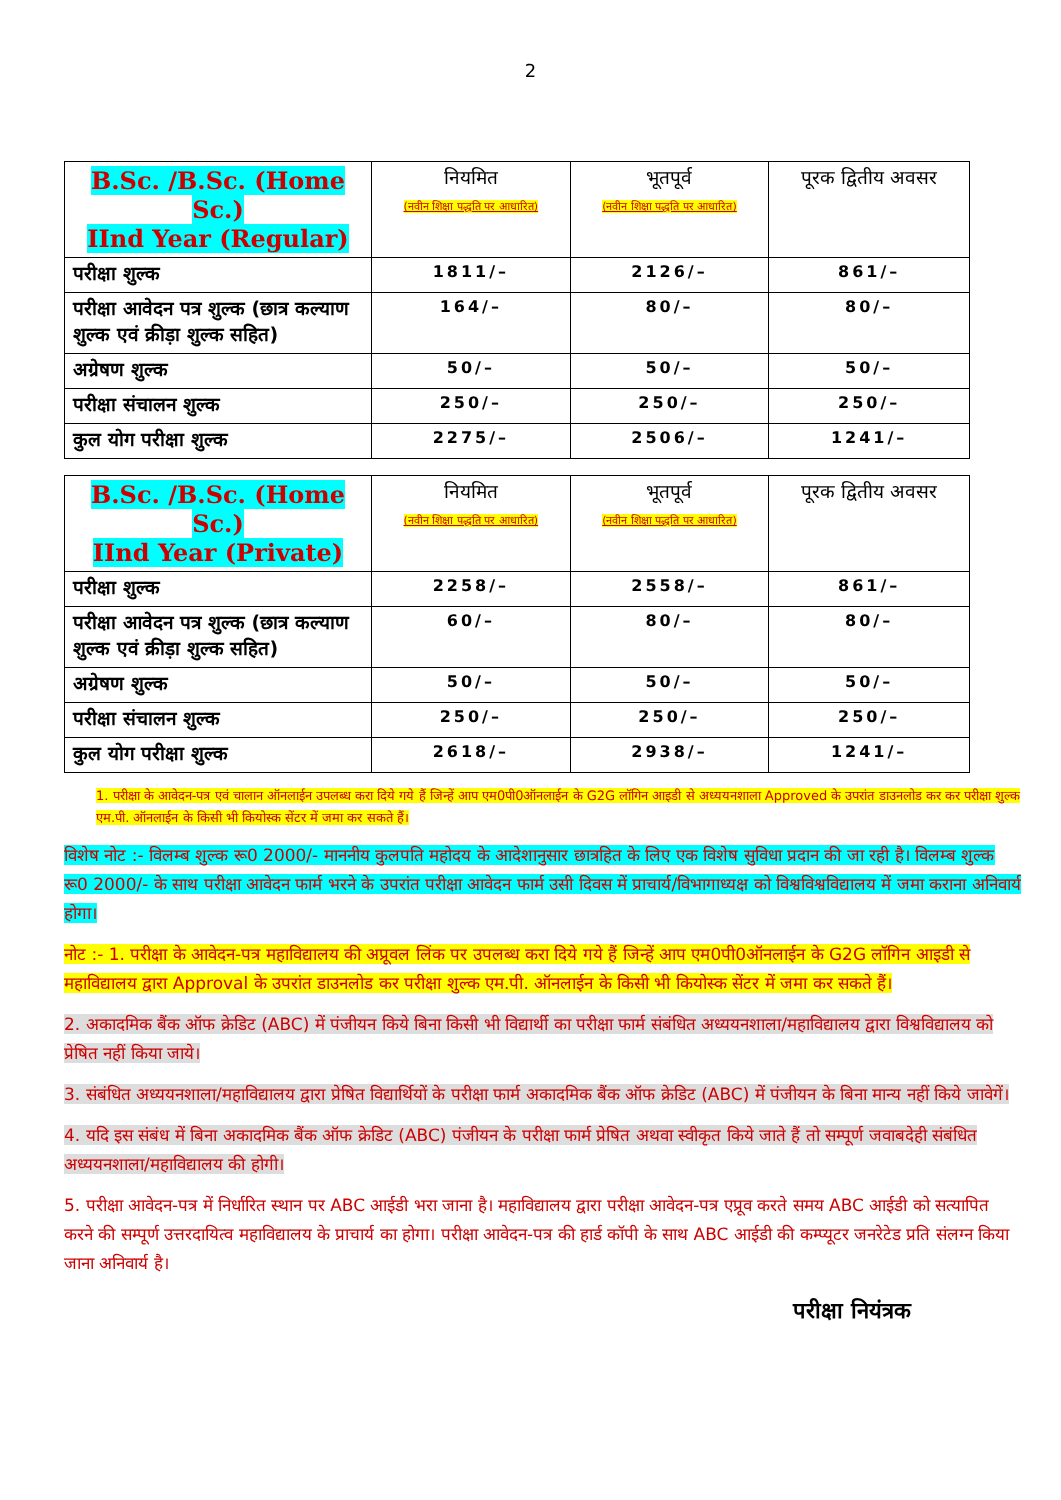2
| B.Sc. /B.Sc. (Home Sc.) IInd Year (Regular) | नियमित (नवीन शिक्षा पद्धति पर आधारित) | भूतपूर्व (नवीन शिक्षा पद्धति पर आधारित) | पूरक द्वितीय अवसर |
| --- | --- | --- | --- |
| परीक्षा शुल्क | 1811/– | 2126/– | 861/– |
| परीक्षा आवेदन पत्र शुल्क (छात्र कल्याण शुल्क एवं क्रीड़ा शुल्क सहित) | 164/– | 80/– | 80/– |
| अग्रेषण शुल्क | 50/– | 50/– | 50/– |
| परीक्षा संचालन शुल्क | 250/– | 250/– | 250/– |
| कुल योग परीक्षा शुल्क | 2275/– | 2506/– | 1241/– |
| B.Sc. /B.Sc. (Home Sc.) IInd Year (Private) | नियमित (नवीन शिक्षा पद्धति पर आधारित) | भूतपूर्व (नवीन शिक्षा पद्धति पर आधारित) | पूरक द्वितीय अवसर |
| --- | --- | --- | --- |
| परीक्षा शुल्क | 2258/– | 2558/– | 861/– |
| परीक्षा आवेदन पत्र शुल्क (छात्र कल्याण शुल्क एवं क्रीड़ा शुल्क सहित) | 60/– | 80/– | 80/– |
| अग्रेषण शुल्क | 50/– | 50/– | 50/– |
| परीक्षा संचालन शुल्क | 250/– | 250/– | 250/– |
| कुल योग परीक्षा शुल्क | 2618/– | 2938/– | 1241/– |
1. परीक्षा के आवेदन-पत्र एवं चालान ऑनलाईन उपलब्ध करा दिये गये हैं जिन्हें आप एम0पी0ऑनलाईन के G2G लॉगिन आइडी से अध्ययनशाला Approved के उपरांत डाउनलोड कर कर परीक्षा शुल्क एम.पी. ऑनलाईन के किसी भी कियोस्क सेंटर में जमा कर सकते हैं।
विशेष नोट :- विलम्ब शुल्क रू0 2000/- माननीय कुलपति महोदय के आदेशानुसार छात्रहित के लिए एक विशेष सुविधा प्रदान की जा रही है। विलम्ब शुल्क रू0 2000/- के साथ परीक्षा आवेदन फार्म भरने के उपरांत परीक्षा आवेदन फार्म उसी दिवस में प्राचार्य/विभागाध्यक्ष को विश्वविश्वविद्यालय में जमा कराना अनिवार्य होगा।
नोट :- 1. परीक्षा के आवेदन-पत्र महाविद्यालय की अप्रूवल लिंक पर उपलब्ध करा दिये गये हैं जिन्हें आप एम0पी0ऑनलाईन के G2G लॉगिन आइडी से महाविद्यालय द्वारा Approval के उपरांत डाउनलोड कर परीक्षा शुल्क एम.पी. ऑनलाईन के किसी भी कियोस्क सेंटर में जमा कर सकते हैं।
2. अकादमिक बैंक ऑफ क्रेडिट (ABC) में पंजीयन किये बिना किसी भी विद्यार्थी का परीक्षा फार्म संबंधित अध्ययनशाला/महाविद्यालय द्वारा विश्वविद्यालय को प्रेषित नहीं किया जाये।
3. संबंधित अध्ययनशाला/महाविद्यालय द्वारा प्रेषित विद्यार्थियों के परीक्षा फार्म अकादमिक बैंक ऑफ क्रेडिट (ABC) में पंजीयन के बिना मान्य नहीं किये जावेगें।
4. यदि इस संबंध में बिना अकादमिक बैंक ऑफ क्रेडिट (ABC) पंजीयन के परीक्षा फार्म प्रेषित अथवा स्वीकृत किये जाते हैं तो सम्पूर्ण जवाबदेही संबंधित अध्ययनशाला/महाविद्यालय की होगी।
5. परीक्षा आवेदन-पत्र में निर्धारित स्थान पर ABC आईडी भरा जाना है। महाविद्यालय द्वारा परीक्षा आवेदन-पत्र एप्रूव करते समय ABC आईडी को सत्यापित करने की सम्पूर्ण उत्तरदायित्व महाविद्यालय के प्राचार्य का होगा। परीक्षा आवेदन-पत्र की हार्ड कॉपी के साथ ABC आईडी की कम्प्यूटर जनरेटेड प्रति संलग्न किया जाना अनिवार्य है।
परीक्षा नियंत्रक